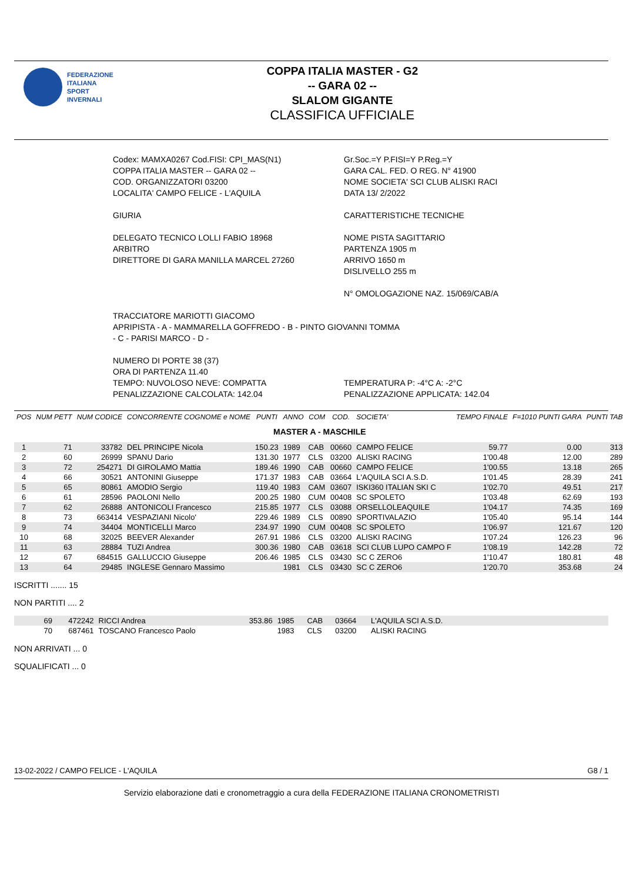FEDERAZIONE
ITALIANA
SPORT
INVERNALI
COPPA ITALIA MASTER - G2
-- GARA 02 --
SLALOM GIGANTE
CLASSIFICA UFFICIALE
Codex: MAMXA0267 Cod.FISI: CPI_MAS(N1) Gr.Soc.=Y P.FISI=Y P.Reg.=Y
COPPA ITALIA MASTER -- GARA 02 -- GARA CAL. FED. O REG. N° 41900
COD. ORGANIZZATORI 03200 NOME SOCIETA' SCI CLUB ALISKI RACI
LOCALITA' CAMPO FELICE - L'AQUILA DATA 13/ 2/2022
GIURIA CARATTERISTICHE TECNICHE
DELEGATO TECNICO LOLLI FABIO 18968 NOME PISTA SAGITTARIO
ARBITRO PARTENZA 1905 m
DIRETTORE DI GARA MANILLA MARCEL 27260 ARRIVO 1650 m
DISLIVELLO 255 m
N° OMOLOGAZIONE NAZ. 15/069/CAB/A
TRACCIATORE MARIOTTI GIACOMO
APRIPISTA - A - MAMMARELLA GOFFREDO - B - PINTO GIOVANNI TOMMA
- C - PARISI MARCO - D -
NUMERO DI PORTE 38 (37)
ORA DI PARTENZA 11.40
TEMPO: NUVOLOSO NEVE: COMPATTA TEMPERATURA P: -4°C A: -2°C
PENALIZZAZIONE CALCOLATA: 142.04 PENALIZZAZIONE APPLICATA: 142.04
| POS | NUM PETT | NUM CODICE | CONCORRENTE COGNOME e NOME | PUNTI | ANNO | COM | COD. | SOCIETA' | TEMPO FINALE | F=1010 PUNTI GARA | PUNTI TAB |
| --- | --- | --- | --- | --- | --- | --- | --- | --- | --- | --- | --- |
| MASTER A - MASCHILE | | | | | | | | | | | |
| 1 | 71 | 33782 | DEL PRINCIPE Nicola | 150.23 | 1989 | CAB | 00660 | CAMPO FELICE | 59.77 | 0.00 | 313 |
| 2 | 60 | 26999 | SPANU Dario | 131.30 | 1977 | CLS | 03200 | ALISKI RACING | 1'00.48 | 12.00 | 289 |
| 3 | 72 | 254271 | DI GIROLAMO Mattia | 189.46 | 1990 | CAB | 00660 | CAMPO FELICE | 1'00.55 | 13.18 | 265 |
| 4 | 66 | 30521 | ANTONINI Giuseppe | 171.37 | 1983 | CAB | 03664 | L'AQUILA SCI A.S.D. | 1'01.45 | 28.39 | 241 |
| 5 | 65 | 80861 | AMODIO Sergio | 119.40 | 1983 | CAM | 03607 | ISKI360 ITALIAN SKI C | 1'02.70 | 49.51 | 217 |
| 6 | 61 | 28596 | PAOLONI Nello | 200.25 | 1980 | CUM | 00408 | SC SPOLETO | 1'03.48 | 62.69 | 193 |
| 7 | 62 | 26888 | ANTONICOLI Francesco | 215.85 | 1977 | CLS | 03088 | ORSELLOLEAQUILE | 1'04.17 | 74.35 | 169 |
| 8 | 73 | 663414 | VESPAZIANI Nicolo' | 229.46 | 1989 | CLS | 00890 | SPORTIVALAZIO | 1'05.40 | 95.14 | 144 |
| 9 | 74 | 34404 | MONTICELLI Marco | 234.97 | 1990 | CUM | 00408 | SC SPOLETO | 1'06.97 | 121.67 | 120 |
| 10 | 68 | 32025 | BEEVER Alexander | 267.91 | 1986 | CLS | 03200 | ALISKI RACING | 1'07.24 | 126.23 | 96 |
| 11 | 63 | 28884 | TUZI Andrea | 300.36 | 1980 | CAB | 03618 | SCI CLUB LUPO CAMPO F | 1'08.19 | 142.28 | 72 |
| 12 | 67 | 684515 | GALLUCCIO Giuseppe | 206.46 | 1985 | CLS | 03430 | SC C ZERO6 | 1'10.47 | 180.81 | 48 |
| 13 | 64 | 29485 | INGLESE Gennaro Massimo | | 1981 | CLS | 03430 | SC C ZERO6 | 1'20.70 | 353.68 | 24 |
ISCRITTI ....... 15
NON PARTITI .... 2
| | 69 | 472242 | RICCI Andrea | 353.86 | 1985 | CAB | 03664 | L'AQUILA SCI A.S.D. |
| | 70 | 687461 | TOSCANO Francesco Paolo | | 1983 | CLS | 03200 | ALISKI RACING |
NON ARRIVATI ... 0
SQUALIFICATI ... 0
13-02-2022 / CAMPO FELICE - L'AQUILA G8 / 1
Servizio elaborazione dati e cronometraggio a cura della FEDERAZIONE ITALIANA CRONOMETRISTI